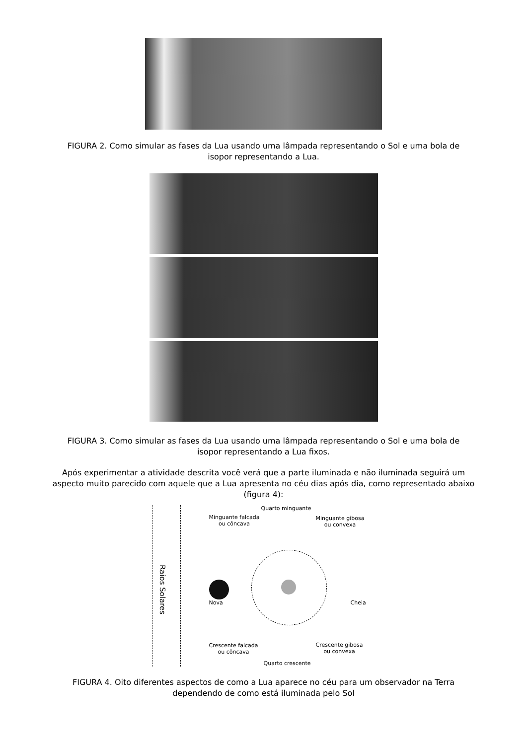FIGURA 2. Como simular as fases da Lua usando uma lâmpada representando o Sol e uma bola de isopor representando a Lua.
FIGURA 3. Como simular as fases da Lua usando uma lâmpada representando o Sol e uma bola de isopor representando a Lua fixos.
Após experimentar a atividade descrita você verá que a parte iluminada e não iluminada seguirá um aspecto muito parecido com aquele que a Lua apresenta no céu dias após dia, como representado abaixo (figura 4):
Raios Solares
Quarto minguante
Minguante falcada
ou côncava
Minguante gibosa
ou convexa
Nova Cheia
Crescente falcada
ou côncava
Crescente gibosa
ou convexa
Quarto crescente
FIGURA 4. Oito diferentes aspectos de como a Lua aparece no céu para um observador na Terra dependendo de como está iluminada pelo Sol